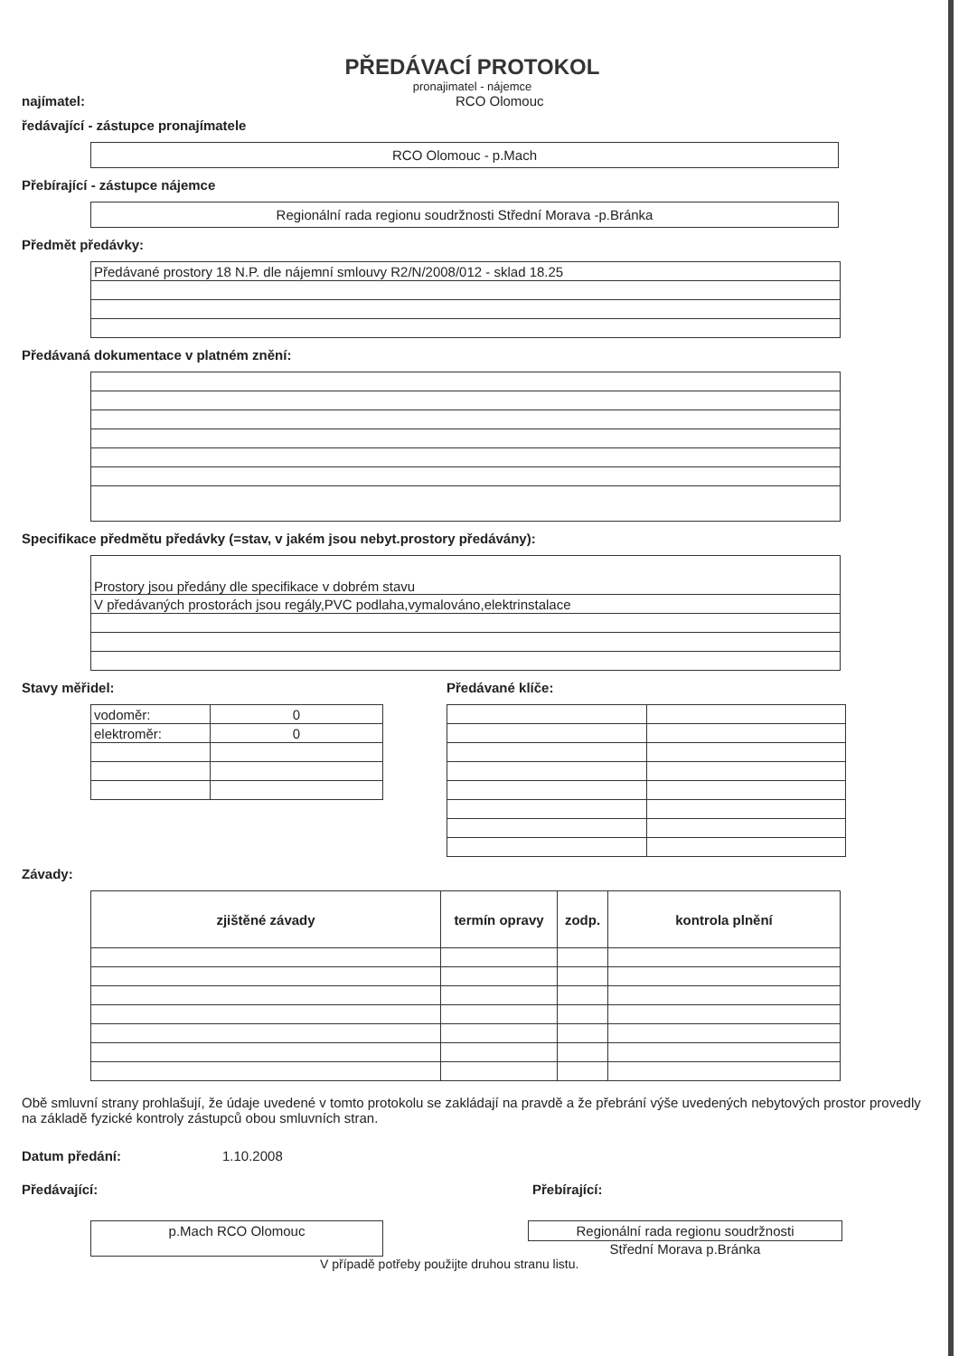PŘEDÁVACÍ PROTOKOL
pronajimatel - nájemce
najímatel: RCO Olomouc
ředávající - zástupce pronajímatele
RCO Olomouc - p.Mach
Přebírající - zástupce nájemce
Regionální rada regionu soudržnosti Střední Morava -p.Bránka
Předmět předávky:
| Předávané prostory 18 N.P. dle nájemní smlouvy R2/N/2008/012 - sklad 18.25 |
Předávaná dokumentace v platném znění:
Specifikace předmětu předávky (=stav, v jakém jsou nebyt.prostory předávány):
| Prostory jsou předány dle specifikace v dobrém stavu |
| V předávaných prostorách jsou regály,PVC podlaha,vymalováno,elektrinstalace |
Stavy měřidel:
| vodoměr: | 0 |
| elektroměr: | 0 |
Předávané klíče:
Závady:
| zjištěné závady | termín opravy | zodp. | kontrola plnění |
| --- | --- | --- | --- |
Obě smluvní strany prohlašují, že údaje uvedené v tomto protokolu se zakládají na pravdě a že přebrání výše uvedených nebytových prostor provedly na základě fyzické kontroly zástupců obou smluvních stran.
Datum předání: 1.10.2008
Předávající: Přebírající:
p.Mach RCO Olomouc Regionální rada regionu soudržnosti
Střední Morava p.Bránka
V případě potřeby použijte druhou stranu listu.